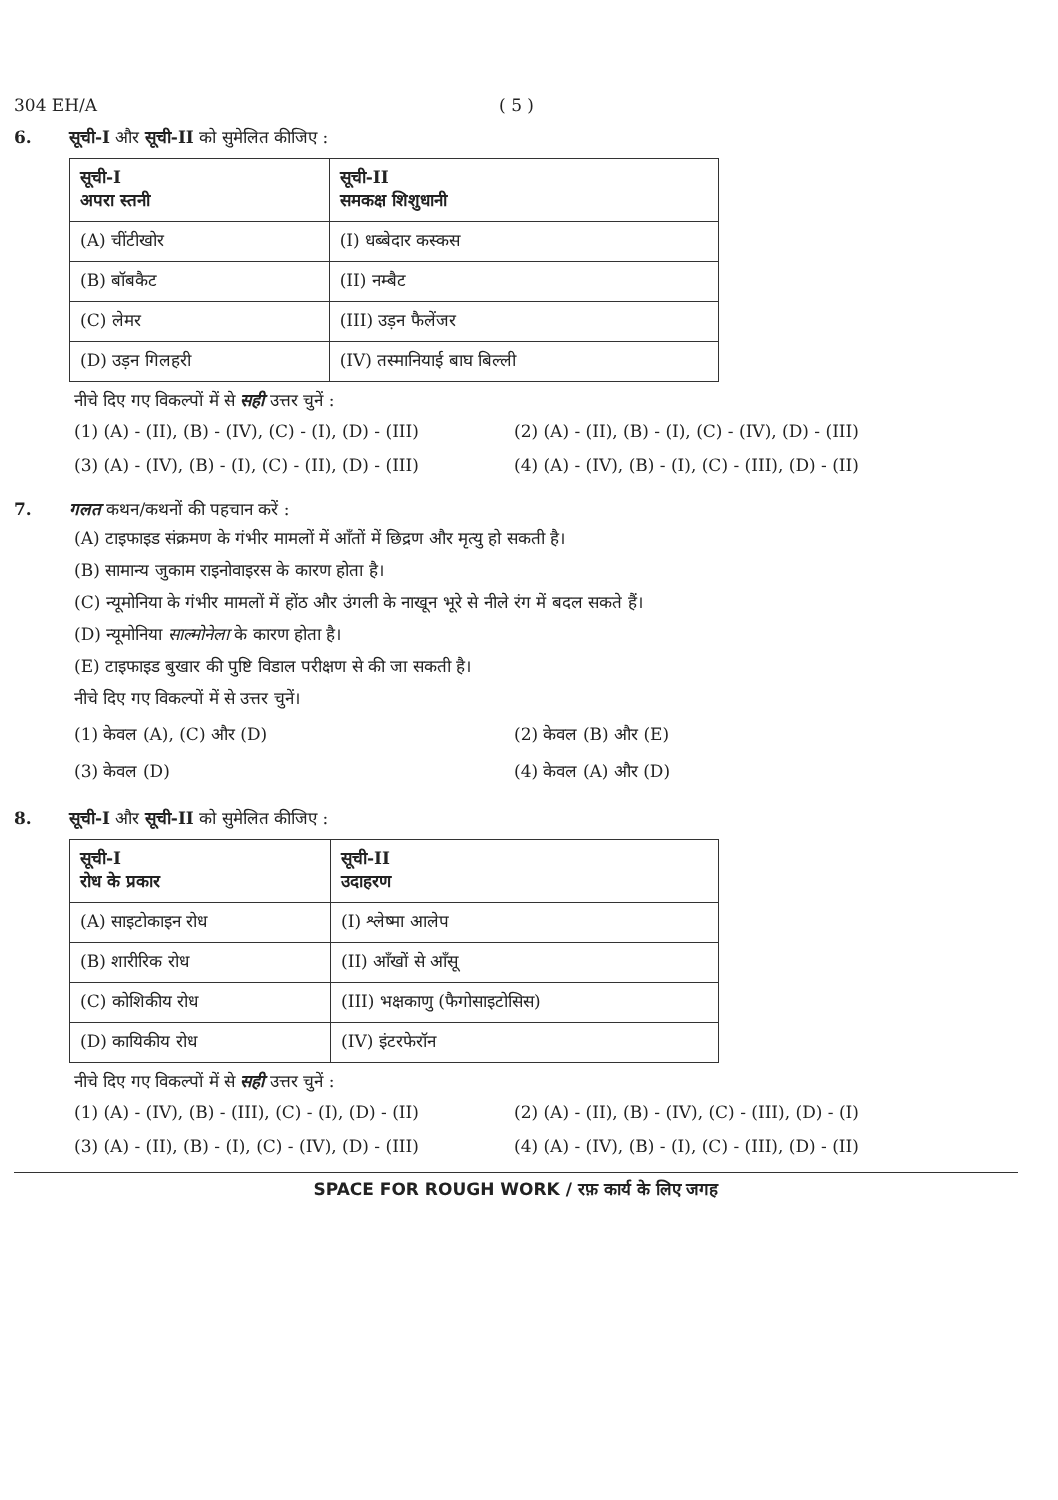304 EH/A ( 5 )
6. सूची-I और सूची-II को सुमेलित कीजिए :
| सूची-I अपरा स्तनी | सूची-II समकक्ष शिशुधानी |
| (A) चींटीखोर | (I) धब्बेदार कस्कस |
| (B) बॉबकैट | (II) नम्बैट |
| (C) लेमर | (III) उड़न फैलेंजर |
| (D) उड़न गिलहरी | (IV) तस्मानियाई बाघ बिल्ली |
नीचे दिए गए विकल्पों में से सही उत्तर चुनें :
(1) (A) - (II), (B) - (IV), (C) - (I), (D) - (III) (2) (A) - (II), (B) - (I), (C) - (IV), (D) - (III) (3) (A) - (IV), (B) - (I), (C) - (II), (D) - (III) (4) (A) - (IV), (B) - (I), (C) - (III), (D) - (II)
7. गलत कथन/कथनों की पहचान करें :
(A) टाइफाइड संक्रमण के गंभीर मामलों में आँतों में छिद्रण और मृत्यु हो सकती है।
(B) सामान्य जुकाम राइनोवाइरस के कारण होता है।
(C) न्यूमोनिया के गंभीर मामलों में होंठ और उंगली के नाखून भूरे से नीले रंग में बदल सकते हैं।
(D) न्यूमोनिया साल्मोनेला के कारण होता है।
(E) टाइफाइड बुखार की पुष्टि विडाल परीक्षण से की जा सकती है।
नीचे दिए गए विकल्पों में से उत्तर चुनें।
(1) केवल (A), (C) और (D) (2) केवल (B) और (E) (3) केवल (D) (4) केवल (A) और (D)
8. सूची-I और सूची-II को सुमेलित कीजिए :
| सूची-I रोध के प्रकार | सूची-II उदाहरण |
| (A) साइटोकाइन रोध | (I) श्लेष्मा आलेप |
| (B) शारीरिक रोध | (II) आँखों से आँसू |
| (C) कोशिकीय रोध | (III) भक्षकाणु (फैगोसाइटोसिस) |
| (D) कायिकीय रोध | (IV) इंटरफेरॉन |
नीचे दिए गए विकल्पों में से सही उत्तर चुनें :
(1) (A) - (IV), (B) - (III), (C) - (I), (D) - (II) (2) (A) - (II), (B) - (IV), (C) - (III), (D) - (I) (3) (A) - (II), (B) - (I), (C) - (IV), (D) - (III) (4) (A) - (IV), (B) - (I), (C) - (III), (D) - (II)
SPACE FOR ROUGH WORK / रफ़ कार्य के लिए जगह